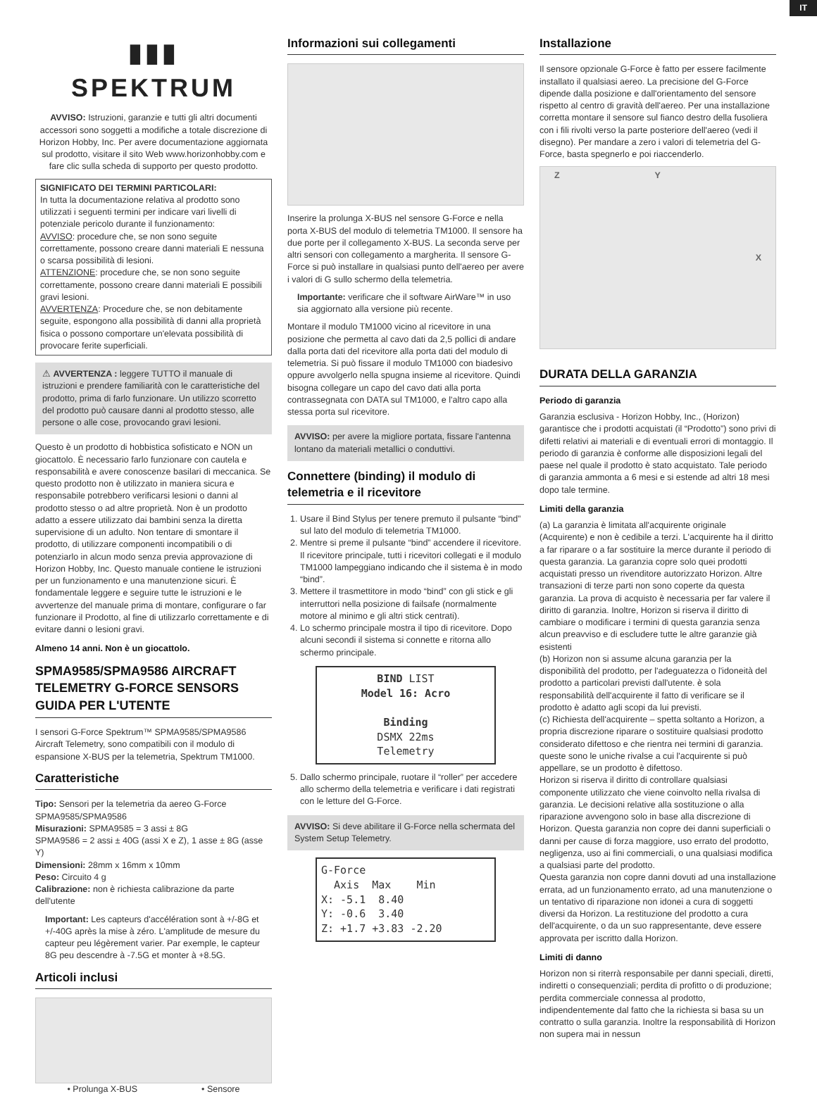IT
▮▮▮
SPEKTRUM
AVVISO: Istruzioni, garanzie e tutti gli altri documenti accessori sono soggetti a modifiche a totale discrezione di Horizon Hobby, Inc. Per avere documentazione aggiornata sul prodotto, visitare il sito Web www.horizonhobby.com e fare clic sulla scheda di supporto per questo prodotto.
SIGNIFICATO DEI TERMINI PARTICOLARI:
In tutta la documentazione relativa al prodotto sono utilizzati i seguenti termini per indicare vari livelli di potenziale pericolo durante il funzionamento:
AVVISO: procedure che, se non sono seguite correttamente, possono creare danni materiali E nessuna o scarsa possibilità di lesioni.
ATTENZIONE: procedure che, se non sono seguite correttamente, possono creare danni materiali E possibili gravi lesioni.
AVVERTENZA: Procedure che, se non debitamente seguite, espongono alla possibilità di danni alla proprietà fisica o possono comportare un'elevata possibilità di provocare ferite superficiali.
⚠ AVVERTENZA : leggere TUTTO il manuale di istruzioni e prendere familiarità con le caratteristiche del prodotto, prima di farlo funzionare. Un utilizzo scorretto del prodotto può causare danni al prodotto stesso, alle persone o alle cose, provocando gravi lesioni.
Questo è un prodotto di hobbistica sofisticato e NON un giocattolo. È necessario farlo funzionare con cautela e responsabilità e avere conoscenze basilari di meccanica. Se questo prodotto non è utilizzato in maniera sicura e responsabile potrebbero verificarsi lesioni o danni al prodotto stesso o ad altre proprietà. Non è un prodotto adatto a essere utilizzato dai bambini senza la diretta supervisione di un adulto. Non tentare di smontare il prodotto, di utilizzare componenti incompatibili o di potenziarlo in alcun modo senza previa approvazione di Horizon Hobby, Inc. Questo manuale contiene le istruzioni per un funzionamento e una manutenzione sicuri. È fondamentale leggere e seguire tutte le istruzioni e le avvertenze del manuale prima di montare, configurare o far funzionare il Prodotto, al fine di utilizzarlo correttamente e di evitare danni o lesioni gravi.
Almeno 14 anni. Non è un giocattolo.
SPMA9585/SPMA9586 AIRCRAFT TELEMETRY G-FORCE SENSORS GUIDA PER L'UTENTE
I sensori G-Force Spektrum™ SPMA9585/SPMA9586 Aircraft Telemetry, sono compatibili con il modulo di espansione X-BUS per la telemetria, Spektrum TM1000.
Caratteristiche
Tipo: Sensori per la telemetria da aereo G-Force SPMA9585/SPMA9586
Misurazioni: SPMA9585 = 3 assi ± 8G
SPMA9586 = 2 assi ± 40G (assi X e Z), 1 asse ± 8G (asse Y)
Dimensioni: 28mm x 16mm x 10mm
Peso: Circuito 4 g
Calibrazione: non è richiesta calibrazione da parte dell'utente
Important: Les capteurs d'accélération sont à +/-8G et +/-40G après la mise à zéro. L'amplitude de mesure du capteur peu légèrement varier. Par exemple, le capteur 8G peu descendre à -7.5G et monter à +8.5G.
Articoli inclusi
• Prolunga X-BUS • Sensore
Informazioni sui collegamenti
Inserire la prolunga X-BUS nel sensore G-Force e nella porta X-BUS del modulo di telemetria TM1000. Il sensore ha due porte per il collegamento X-BUS. La seconda serve per altri sensori con collegamento a margherita. Il sensore G-Force si può installare in qualsiasi punto dell'aereo per avere i valori di G sullo schermo della telemetria.
Importante: verificare che il software AirWare™ in uso sia aggiornato alla versione più recente.
Montare il modulo TM1000 vicino al ricevitore in una posizione che permetta al cavo dati da 2,5 pollici di andare dalla porta dati del ricevitore alla porta dati del modulo di telemetria. Si può fissare il modulo TM1000 con biadesivo oppure avvolgerlo nella spugna insieme al ricevitore. Quindi bisogna collegare un capo del cavo dati alla porta contrassegnata con DATA sul TM1000, e l'altro capo alla stessa porta sul ricevitore.
AVVISO: per avere la migliore portata, fissare l'antenna lontano da materiali metallici o conduttivi.
Connettere (binding) il modulo di telemetria e il ricevitore
1. Usare il Bind Stylus per tenere premuto il pulsante “bind” sul lato del modulo di telemetria TM1000.
2. Mentre si preme il pulsante “bind” accendere il ricevitore. Il ricevitore principale, tutti i ricevitori collegati e il modulo TM1000 lampeggiano indicando che il sistema è in modo “bind”.
3. Mettere il trasmettitore in modo “bind” con gli stick e gli interruttori nella posizione di failsafe (normalmente motore al minimo e gli altri stick centrati).
4. Lo schermo principale mostra il tipo di ricevitore. Dopo alcuni secondi il sistema si connette e ritorna allo schermo principale.
BIND LIST
Model 16: Acro
Binding
DSMX 22ms
Telemetry
5. Dallo schermo principale, ruotare il “roller” per accedere allo schermo della telemetria e verificare i dati registrati con le letture del G-Force.
AVVISO: Si deve abilitare il G-Force nella schermata del System Setup Telemetry.
G-Force
Axis Max Min
X: -5.1 8.40
Y: -0.6 3.40
Z: +1.7 +3.83 -2.20
Installazione
Il sensore opzionale G-Force è fatto per essere facilmente installato il qualsiasi aereo. La precisione del G-Force dipende dalla posizione e dall'orientamento del sensore rispetto al centro di gravità dell'aereo. Per una installazione corretta montare il sensore sul fianco destro della fusoliera con i fili rivolti verso la parte posteriore dell'aereo (vedi il disegno). Per mandare a zero i valori di telemetria del G-Force, basta spegnerlo e poi riaccenderlo.
Z Y X
DURATA DELLA GARANZIA
Periodo di garanzia
Garanzia esclusiva - Horizon Hobby, Inc., (Horizon) garantisce che i prodotti acquistati (il “Prodotto”) sono privi di difetti relativi ai materiali e di eventuali errori di montaggio. Il periodo di garanzia è conforme alle disposizioni legali del paese nel quale il prodotto è stato acquistato. Tale periodo di garanzia ammonta a 6 mesi e si estende ad altri 18 mesi dopo tale termine.
Limiti della garanzia
(a) La garanzia è limitata all'acquirente originale (Acquirente) e non è cedibile a terzi. L'acquirente ha il diritto a far riparare o a far sostituire la merce durante il periodo di questa garanzia. La garanzia copre solo quei prodotti acquistati presso un rivenditore autorizzato Horizon. Altre transazioni di terze parti non sono coperte da questa garanzia. La prova di acquisto è necessaria per far valere il diritto di garanzia. Inoltre, Horizon si riserva il diritto di cambiare o modificare i termini di questa garanzia senza alcun preavviso e di escludere tutte le altre garanzie già esistenti
(b) Horizon non si assume alcuna garanzia per la disponibilità del prodotto, per l'adeguatezza o l'idoneità del prodotto a particolari previsti dall'utente. è sola responsabilità dell'acquirente il fatto di verificare se il prodotto è adatto agli scopi da lui previsti.
(c) Richiesta dell'acquirente – spetta soltanto a Horizon, a propria discrezione riparare o sostituire qualsiasi prodotto considerato difettoso e che rientra nei termini di garanzia. queste sono le uniche rivalse a cui l'acquirente si può appellare, se un prodotto è difettoso.
Horizon si riserva il diritto di controllare qualsiasi componente utilizzato che viene coinvolto nella rivalsa di garanzia. Le decisioni relative alla sostituzione o alla riparazione avvengono solo in base alla discrezione di Horizon. Questa garanzia non copre dei danni superficiali o danni per cause di forza maggiore, uso errato del prodotto, negligenza, uso ai fini commerciali, o una qualsiasi modifica a qualsiasi parte del prodotto.
Questa garanzia non copre danni dovuti ad una installazione errata, ad un funzionamento errato, ad una manutenzione o un tentativo di riparazione non idonei a cura di soggetti diversi da Horizon. La restituzione del prodotto a cura dell'acquirente, o da un suo rappresentante, deve essere approvata per iscritto dalla Horizon.
Limiti di danno
Horizon non si riterrà responsabile per danni speciali, diretti, indiretti o consequenziali; perdita di profitto o di produzione; perdita commerciale connessa al prodotto, indipendentemente dal fatto che la richiesta si basa su un contratto o sulla garanzia. Inoltre la responsabilità di Horizon non supera mai in nessun